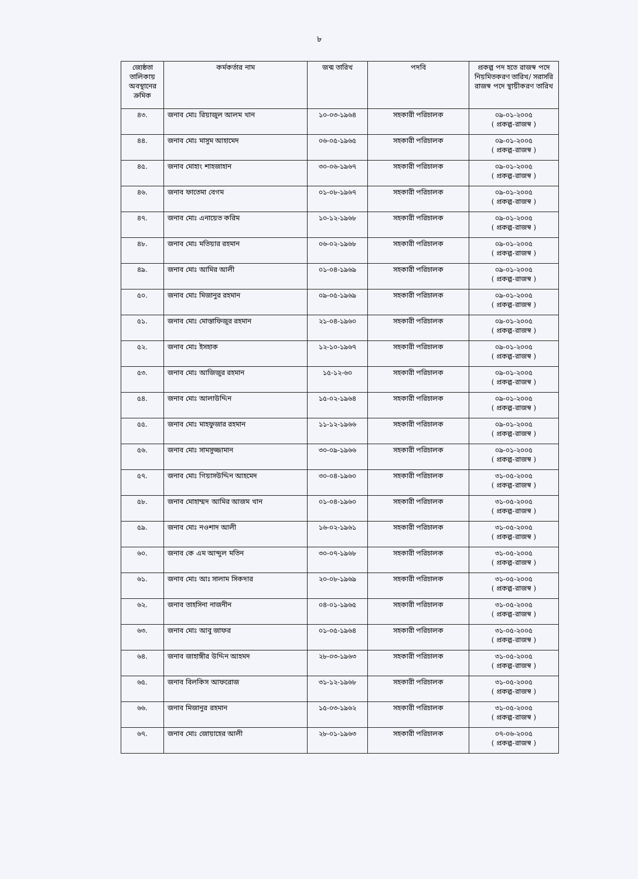৮
| জ্যেষ্ঠতা তালিকায় অবস্থানের ক্রমিক | কর্মকর্তার নাম | জন্ম তারিখ | পদবি | প্রকল্প পদ হতে রাজস্ব পদে নিয়মিতকরণ তারিখ/ সরাসরি রাজস্ব পদে স্থায়ীকরণ তারিখ |
| --- | --- | --- | --- | --- |
| ৪৩. | জনাব মোঃ রিয়াজুল আলম খান | ১০-০৩-১৯৬৪ | সহকারী পরিচালক | ০৯-০১-২০০৫ ( প্রকল্প-রাজস্ব ) |
| ৪৪. | জনাব মোঃ মাসুম আহামেদ | ০৬-০৫-১৯৬৫ | সহকারী পরিচালক | ০৯-০১-২০০৫ ( প্রকল্প-রাজস্ব ) |
| ৪৫. | জনাব মোহাং শাহজাহান | ৩০-০৬-১৯৬৭ | সহকারী পরিচালক | ০৯-০১-২০০৫ ( প্রকল্প-রাজস্ব ) |
| ৪৬. | জনাব ফাতেমা বেগম | ০১-০৮-১৯৬৭ | সহকারী পরিচালক | ০৯-০১-২০০৫ ( প্রকল্প-রাজস্ব ) |
| ৪৭. | জনাব মোঃ এনায়েত করিম | ১০-১২-১৯৬৮ | সহকারী পরিচালক | ০৯-০১-২০০৫ ( প্রকল্প-রাজস্ব ) |
| ৪৮. | জনাব মোঃ মতিয়ার রহমান | ০৬-০২-১৯৬৮ | সহকারী পরিচালক | ০৯-০১-২০০৫ ( প্রকল্প-রাজস্ব ) |
| ৪৯. | জনাব মোঃ আমির আলী | ০১-০৪-১৯৬৯ | সহকারী পরিচালক | ০৯-০১-২০০৫ ( প্রকল্প-রাজস্ব ) |
| ৫০. | জনাব মোঃ মিজানুর রহমান | ০৯-০৫-১৯৬৯ | সহকারী পরিচালক | ০৯-০১-২০০৫ ( প্রকল্প-রাজস্ব ) |
| ৫১. | জনাব মোঃ মোস্তাফিজুর রহমান | ২১-০৪-১৯৬০ | সহকারী পরিচালক | ০৯-০১-২০০৫ ( প্রকল্প-রাজস্ব ) |
| ৫২. | জনাব মোঃ ইসহাক | ১২-১০-১৯৬৭ | সহকারী পরিচালক | ০৯-০১-২০০৫ ( প্রকল্প-রাজস্ব ) |
| ৫৩. | জনাব মোঃ আজিজুর রহমান | ১৫-১২-৬০ | সহকারী পরিচালক | ০৯-০১-২০০৫ ( প্রকল্প-রাজস্ব ) |
| ৫৪. | জনাব মোঃ আলাউদ্দিন | ১৫-০২-১৯৬৪ | সহকারী পরিচালক | ০৯-০১-২০০৫ ( প্রকল্প-রাজস্ব ) |
| ৫৫. | জনাব মোঃ মাহফুজার রহমান | ১১-১২-১৯৬৬ | সহকারী পরিচালক | ০৯-০১-২০০৫ ( প্রকল্প-রাজস্ব ) |
| ৫৬. | জনাব মোঃ সামসুজ্জামান | ৩০-০৯-১৯৬৬ | সহকারী পরিচালক | ০৯-০১-২০০৫ ( প্রকল্প-রাজস্ব ) |
| ৫৭. | জনাব মোঃ গিয়াসউদ্দিন আহমেদ | ৩০-০৪-১৯৬০ | সহকারী পরিচালক | ৩১-০৫-২০০৫ ( প্রকল্প-রাজস্ব ) |
| ৫৮. | জনাব মোহাম্মদ আমির আজম খান | ০১-০৪-১৯৬০ | সহকারী পরিচালক | ৩১-০৫-২০০৫ ( প্রকল্প-রাজস্ব ) |
| ৫৯. | জনাব মোঃ নওশাদ আলী | ১৬-০২-১৯৬১ | সহকারী পরিচালক | ৩১-০৫-২০০৫ ( প্রকল্প-রাজস্ব ) |
| ৬০. | জনাব কে এম আব্দুল মতিন | ৩০-০৭-১৯৬৮ | সহকারী পরিচালক | ৩১-০৫-২০০৫ ( প্রকল্প-রাজস্ব ) |
| ৬১. | জনাব মোঃ আঃ সালাম সিকদার | ২০-০৮-১৯৬৯ | সহকারী পরিচালক | ৩১-০৫-২০০৫ ( প্রকল্প-রাজস্ব ) |
| ৬২. | জনাব তাহসিনা নাজনীন | ০৪-০১-১৯৬৫ | সহকারী পরিচালক | ৩১-০৫-২০০৫ ( প্রকল্প-রাজস্ব ) |
| ৬৩. | জনাব মোঃ আবু জাফর | ০১-০৫-১৯৬৪ | সহকারী পরিচালক | ৩১-০৫-২০০৫ ( প্রকল্প-রাজস্ব ) |
| ৬৪. | জনাব জাহাঙ্গীর উদ্দিন আহমদ | ২৮-০৩-১৯৬৩ | সহকারী পরিচালক | ৩১-০৫-২০০৫ ( প্রকল্প-রাজস্ব ) |
| ৬৫. | জনাব বিলকিস আফরোজ | ৩১-১২-১৯৬৮ | সহকারী পরিচালক | ৩১-০৫-২০০৫ ( প্রকল্প-রাজস্ব ) |
| ৬৬. | জনাব মিজানুর রহমান | ১৫-০৩-১৯৬২ | সহকারী পরিচালক | ৩১-০৫-২০০৫ ( প্রকল্প-রাজস্ব ) |
| ৬৭. | জনাব মোঃ জোয়াহের আলী | ২৮-০১-১৯৬৩ | সহকারী পরিচালক | ০৭-০৬-২০০৫ ( প্রকল্প-রাজস্ব ) |